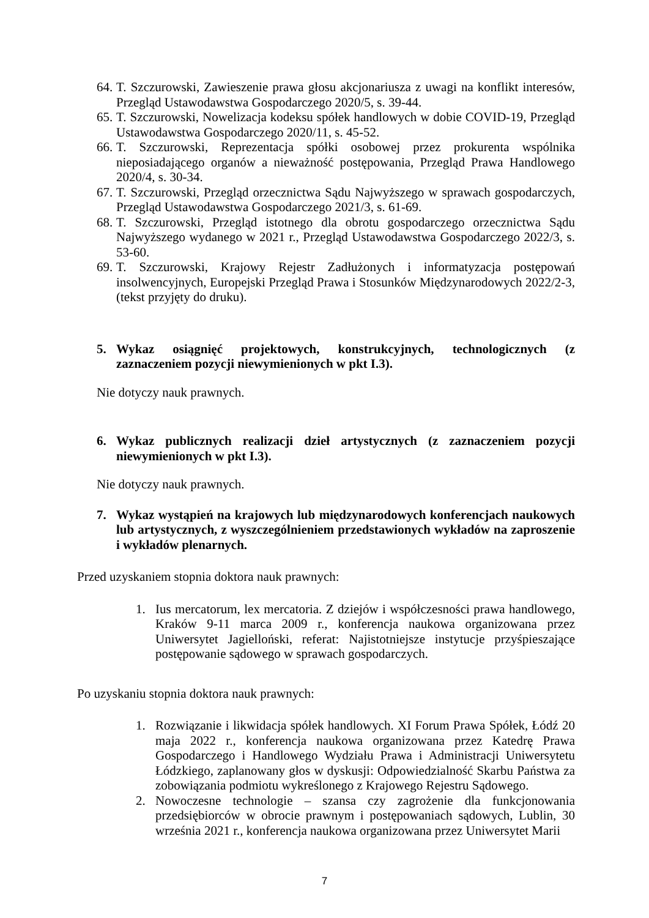64. T. Szczurowski, Zawieszenie prawa głosu akcjonariusza z uwagi na konflikt interesów, Przegląd Ustawodawstwa Gospodarczego 2020/5, s. 39-44.
65. T. Szczurowski, Nowelizacja kodeksu spółek handlowych w dobie COVID-19, Przegląd Ustawodawstwa Gospodarczego 2020/11, s. 45-52.
66. T. Szczurowski, Reprezentacja spółki osobowej przez prokurenta wspólnika nieposiadającego organów a nieważność postępowania, Przegląd Prawa Handlowego 2020/4, s. 30-34.
67. T. Szczurowski, Przegląd orzecznictwa Sądu Najwyższego w sprawach gospodarczych, Przegląd Ustawodawstwa Gospodarczego 2021/3, s. 61-69.
68. T. Szczurowski, Przegląd istotnego dla obrotu gospodarczego orzecznictwa Sądu Najwyższego wydanego w 2021 r., Przegląd Ustawodawstwa Gospodarczego 2022/3, s. 53-60.
69. T. Szczurowski, Krajowy Rejestr Zadłużonych i informatyzacja postępowań insolwencyjnych, Europejski Przegląd Prawa i Stosunków Międzynarodowych 2022/2-3, (tekst przyjęty do druku).
5. Wykaz osiągnięć projektowych, konstrukcyjnych, technologicznych (z zaznaczeniem pozycji niewymienionych w pkt I.3).
Nie dotyczy nauk prawnych.
6. Wykaz publicznych realizacji dzieł artystycznych (z zaznaczeniem pozycji niewymienionych w pkt I.3).
Nie dotyczy nauk prawnych.
7. Wykaz wystąpień na krajowych lub międzynarodowych konferencjach naukowych lub artystycznych, z wyszczególnieniem przedstawionych wykładów na zaproszenie i wykładów plenarnych.
Przed uzyskaniem stopnia doktora nauk prawnych:
1. Ius mercatorum, lex mercatoria. Z dziejów i współczesności prawa handlowego, Kraków 9-11 marca 2009 r., konferencja naukowa organizowana przez Uniwersytet Jagielloński, referat: Najistotniejsze instytucje przyśpieszające postępowanie sądowego w sprawach gospodarczych.
Po uzyskaniu stopnia doktora nauk prawnych:
1. Rozwiązanie i likwidacja spółek handlowych. XI Forum Prawa Spółek, Łódź 20 maja 2022 r., konferencja naukowa organizowana przez Katedrę Prawa Gospodarczego i Handlowego Wydziału Prawa i Administracji Uniwersytetu Łódzkiego, zaplanowany głos w dyskusji: Odpowiedzialność Skarbu Państwa za zobowiązania podmiotu wykreślonego z Krajowego Rejestru Sądowego.
2. Nowoczesne technologie – szansa czy zagrożenie dla funkcjonowania przedsiębiorców w obrocie prawnym i postępowaniach sądowych, Lublin, 30 września 2021 r., konferencja naukowa organizowana przez Uniwersytet Marii
7